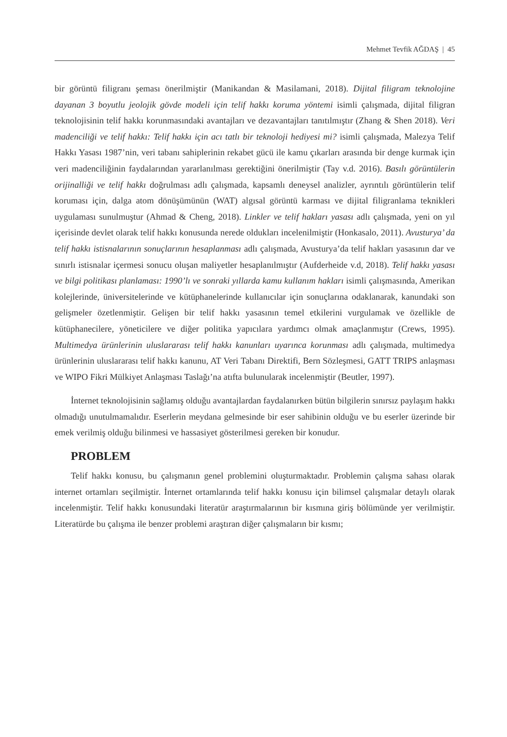Mehmet Tevfik AĞDAŞ | 45
bir görüntü filigranı şeması önerilmiştir (Manikandan & Masilamani, 2018). Dijital filigram teknolojine dayanan 3 boyutlu jeolojik gövde modeli için telif hakkı koruma yöntemi isimli çalışmada, dijital filigran teknolojisinin telif hakkı korunmasındaki avantajları ve dezavantajları tanıtılmıştır (Zhang & Shen 2018). Veri madenciliği ve telif hakkı: Telif hakkı için acı tatlı bir teknoloji hediyesi mi? isimli çalışmada, Malezya Telif Hakkı Yasası 1987’nin, veri tabanı sahiplerinin rekabet gücü ile kamu çıkarları arasında bir denge kurmak için veri madenciliğinin faydalarından yararlanılması gerektiğini önerilmiştir (Tay v.d. 2016). Basılı görüntülerin orijinalliği ve telif hakkı doğrulması adlı çalışmada, kapsamlı deneysel analizler, ayrıntılı görüntülerin telif koruması için, dalga atom dönüşümünün (WAT) algısal görüntü karması ve dijital filigranlama teknikleri uygulaması sunulmuştur (Ahmad & Cheng, 2018). Linkler ve telif hakları yasası adlı çalışmada, yeni on yıl içerisinde devlet olarak telif hakkı konusunda nerede oldukları incelenilmiştir (Honkasalo, 2011). Avusturya’ da telif hakkı istisnalarının sonuçlarının hesaplanması adlı çalışmada, Avusturya’da telif hakları yasasının dar ve sınırlı istisnalar içermesi sonucu oluşan maliyetler hesaplanılmıştır (Aufderheide v.d, 2018). Telif hakkı yasası ve bilgi politikası planlaması: 1990’lı ve sonraki yıllarda kamu kullanım hakları isimli çalışmasında, Amerikan kolejlerinde, üniversitelerinde ve kütüphanelerinde kullanıcılar için sonuçlarına odaklanarak, kanundaki son gelişmeler özetlenmiştir. Gelişen bir telif hakkı yasasının temel etkilerini vurgulamak ve özellikle de kütüphanecilere, yöneticilere ve diğer politika yapıcılara yardımcı olmak amaçlanmıştır (Crews, 1995). Multimedya ürünlerinin uluslararası telif hakkı kanunları uyarınca korunması adlı çalışmada, multimedya ürünlerinin uluslararası telif hakkı kanunu, AT Veri Tabanı Direktifi, Bern Sözleşmesi, GATT TRIPS anlaşması ve WIPO Fikri Mülkiyet Anlaşması Taslağı’na atıfta bulunularak incelenmiştir (Beutler, 1997).
İnternet teknolojisinin sağlamış olduğu avantajlardan faydalanırken bütün bilgilerin sınırsız paylaşım hakkı olmadığı unutulmamalıdır. Eserlerin meydana gelmesinde bir eser sahibinin olduğu ve bu eserler üzerinde bir emek verilmiş olduğu bilinmesi ve hassasiyet gösterilmesi gereken bir konudur.
PROBLEM
Telif hakkı konusu, bu çalışmanın genel problemini oluşturmaktadır. Problemin çalışma sahası olarak internet ortamları seçilmiştir. İnternet ortamlarında telif hakkı konusu için bilimsel çalışmalar detaylı olarak incelenmiştir. Telif hakkı konusundaki literatür araştırmalarının bir kısmına giriş bölümünde yer verilmiştir. Literatürde bu çalışma ile benzer problemi araştıran diğer çalışmaların bir kısmı;